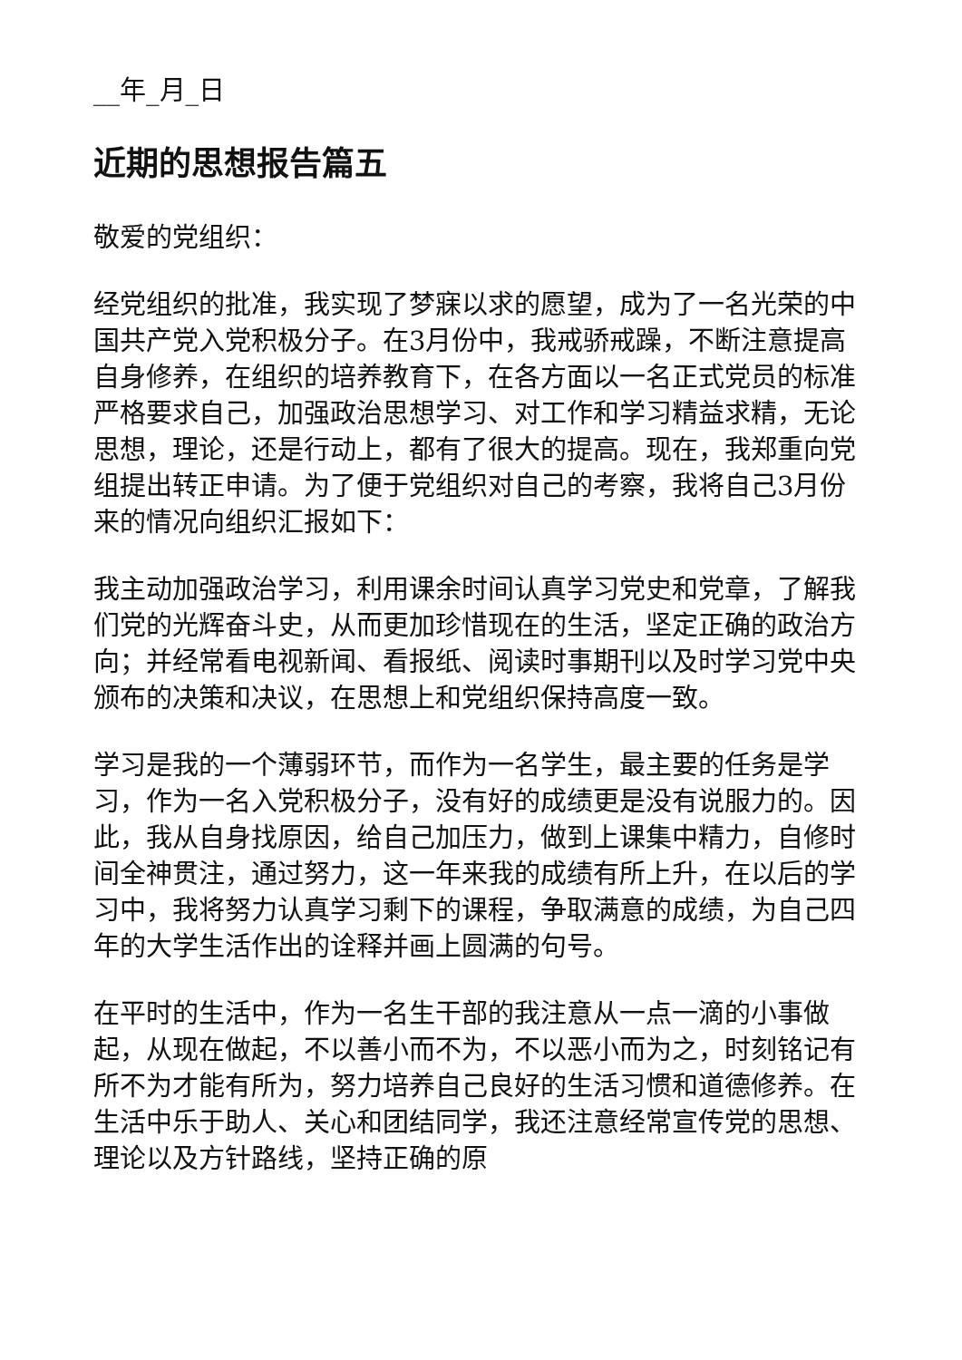__年_月_日
近期的思想报告篇五
敬爱的党组织：
经党组织的批准，我实现了梦寐以求的愿望，成为了一名光荣的中国共产党入党积极分子。在3月份中，我戒骄戒躁，不断注意提高自身修养，在组织的培养教育下，在各方面以一名正式党员的标准严格要求自己，加强政治思想学习、对工作和学习精益求精，无论思想，理论，还是行动上，都有了很大的提高。现在，我郑重向党组提出转正申请。为了便于党组织对自己的考察，我将自己3月份来的情况向组织汇报如下：
我主动加强政治学习，利用课余时间认真学习党史和党章，了解我们党的光辉奋斗史，从而更加珍惜现在的生活，坚定正确的政治方向；并经常看电视新闻、看报纸、阅读时事期刊以及时学习党中央颁布的决策和决议，在思想上和党组织保持高度一致。
学习是我的一个薄弱环节，而作为一名学生，最主要的任务是学习，作为一名入党积极分子，没有好的成绩更是没有说服力的。因此，我从自身找原因，给自己加压力，做到上课集中精力，自修时间全神贯注，通过努力，这一年来我的成绩有所上升，在以后的学习中，我将努力认真学习剩下的课程，争取满意的成绩，为自己四年的大学生活作出的诠释并画上圆满的句号。
在平时的生活中，作为一名生干部的我注意从一点一滴的小事做起，从现在做起，不以善小而不为，不以恶小而为之，时刻铭记有所不为才能有所为，努力培养自己良好的生活习惯和道德修养。在生活中乐于助人、关心和团结同学，我还注意经常宣传党的思想、理论以及方针路线，坚持正确的原